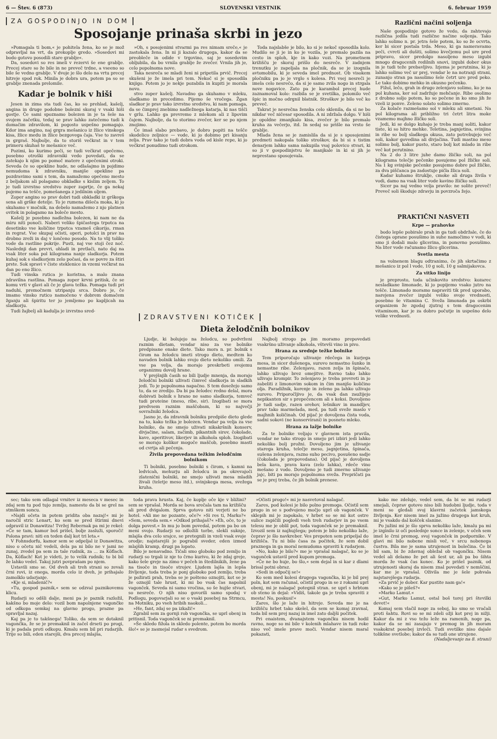6 — Štev. 6 (873) SLOVENSKI VESTNIK 6. februar 1959
ZA GOSPODINJO IN DOM
Sposojanje prinaša skrbi in jezo
»Pomagala ti bom,« je pohitela žena, ko se je mož odpravljal na vrt, da prekoplje gredo. »Sosedovi mi bodo gotovo posodili stare grablje«.
Da, sosedovi so res imeli v rezervi še ene grablje. Precej stare so že bile in ne preveč trdne, a vseeno so bile še vedno grablje. V dvoje je šlo delo na vrtu precej hitreje spod rok. Minila je dobra ura, potem pa so se grablje znenada prelomile.
Kadar je bolnik v hiši
Jesen in zima sta tudi čas, ko so prehlad, kašelj, angina in druge podobne bolezni skoraj v vsaki hiši gostje. Če sami spoznamo bolezen in je ta šele na svojem začetku, tedaj se prav lahko zatečemo tudi k domačim zdravilom, ki pogosto uspešno pomagajo. Kdor ima angino, naj grgra mešanico iz žlice vinskega kisa, žlice medu in žlice bezgovega čaja. Vse to zavreš in grgraš. Najbolje, da to storiš večkrat in v tem primeru skuhaš te mešanice več.
Pozimi, ko kurimo peči, se tudi večkrat opečemo, posebno otroški zdravniki vedo povedati, da se zatekajo k njim po pomoč matere z opečenimi otroki. Seveda če so opekline hude, ne odlašajmo in pojdimo nemudoma k zdravniku, manjše opekline pa pozdravimo sami s tem, da namažemo opečeno mesto z beljakom ali polagamo obkladke s kislim zeljem. To je tudi izvrstno sredstvo zoper zaprtje, če ga nekaj pojemo na tešče, pomešanega z jedilnim oljem.
Zoper angino so prav dobri tudi obkladki iz grškega sena ali grške detelje. To je rumena dišeča moka, ki jo skuhamo v močnik, na debelo namažemo z njo platnen ovitek in polagamo na boleče mesto.
Kašelj je posebno nadležna bolezen, ki nam ne da miru niti ponoči. Naberi veliko špičastega trpotca na desetinko vse količine trpotca vzameš cikorijo, rman in regrat. Vse skupaj očisti, operi, potolci in prav na drobno zreži in daj v lončeno posodo. Na to vlij toliko vode da rastline pokrije. Pusti, naj vse stoji čez noč. Naslednji dan prevri, ohladi in pretlači, nato daj na vsak liter soka pol kilograma nanje sladkorja. Potem kuhaj sok s sladkorjem zelo počasi, da se povre za štiri prste. Sok spravi v čiste steklenice in vzemi večkrat na dan po eno žlico.
Tudi vinska rutica je koristna, a malo znana zdravilna rastlina. Pomaga zoper krvni pritisk, če se komu vrti v glavi ali če je glava težka. Pomaga tudi pri naduhi, premočnem utripanju srca. Dobro je, če imamo vinsko rutico namočeno v dobrem domačem žganju ali špiritu ter jo jemljemo po kapljicah na sladkorju.
Tudi žajbelj ali kadulja je izvrstno sred-
»Oh, s posojenimi stvarmi pa res nimam sreče,« je zastokala žena. In ni ji kazalo drugega, kakor da se preobleče in odide v trgovino, saj je sosedovim obljubila, da bo vrnila grablje že zvečer. Vrnila jih je, celo popolnoma nove.
Taka nesreča se mladi ženi ni pripetila prvič. Precej skušeni je že imela pri tem. Nekoč si je sposodila knjigo. Potem jo je nekje pozabila in kupiti je morala novo.
stvo zoper kašelj. Navadno ga skuhamo v mleku, sladkamo in precedimo. Pijemo še vročega. Žgan sladkor je prav tako izvrstno sredstvo, ki nam pomaga, da se čimprej znebimo nadležnega katarja, ki nas tišči v grlu. Lahko ga prevremo z mlekom ali z lipovim čajem. Najbolje, da to storimo zvečer, ker se po njem znojimo.
Če imaš slabo prebavo, je dobro popiti na tešče skodelico zeljnice — vode, ki jo dobimo pri kisanju zelja. Prav tako je tudi dobra voda od kisle repe, ki jo večkrat ponudimo tudi otrokom.
Toda najslabše je bilo, ko si je nekoč sposodila kolo. Mudilo se ji je in ko je vozila, je premalo pazila na cesto in sploh, kje in kako vozi. Na prometnem križišču je skoraj prišlo do nesreče. V zadnjem trenutku je zapeljala na pločnik, da se je izognila avtomobilu, ki je seveda imel prednost. Ob visokem pločniku pa jo je vrglo s kolesa. Pri vsej nesreči je imela celo nesrečo, da si je samo zvila nogo in strgala nove nogavice. Zato pa je karambol precej hude zaznamoval kolo: razbila se je svetilka, polomilo več špic in močno odrgnil blatnik. Stroškov je bilo več ko preveč.
Takrat je nesrečna ženska celo sklenila, da si ne bo nikdar več ničesar sposodila. A ni zdržala dolgo. V hiši je opoldne zmanjkalo kisa, zvečer je bilo premalo kruha za večerjo, itd. In sedaj so prišle na vrsto še grablje.
Mlada žena se je zamislila da si je s sposojenimi predmeti nakopala toliko stroškov, da bi si s tistim denarjem lahko sama nakupila vsaj polovico stvari, ki so ji v gospodinjstvu še manjkale in ki si jih je neprestano sposojevala.
ZDRAVSTVENI KOTIČEK
Dieta želodčnih bolnikov
Ljudje, ki bolujejo na želodcu, so podvrženi raznim dietam, vendar niso za vse bolnike predpisane enake diete. Tako mora n. pr. bolnik s čirom na želodcu imeti strogo dieto, medtem ko navaden bolnik lahko svojo dieto nekoliko omili. Za vse pa velja, da morajo preskrbeti svojemu organizmu dovolj hrane.
V prejšnjih časih so bili ljudje mnenja, da morajo želodčni bolniki uživati čimveč sladkorja in sladkih jedi. To je popolnoma napačno. S tem dosežejo samo to, da se zredijo. Da bi pa želodec redno delal, mora dobivati bolnik s hrano ne samo sladkorja, temveč tudi proteine (meso, ribe, sir). Izogibati se mora predvsem raznim maščobam, ki so največji sovražniki želodca.
Jasno je, da zdravnik bolniku predpiše dieto glede na to, kako težka je bolezen. Vendar pa velja za vse bolnike, da ne smejo uživati nikakršnih konserv, divjačine, salam, začimb, pikantnih sirov, čokolade, kave, aperitivov, likerjev in alkohola sploh. Izogibati se morajo kolikor mogoče maščob, posebno masti od cvrtja ali pečenja.
Živila prepovedana težkim želodčnim bolnikom
Ti bolniki, posebno bolniki s čirom, s kamni na ledvicah, mehurju ali želodcu in pa okrevajoči zlatenični bolniki, ne smejo uživati mesa mladih živali (teletje meso itd.), svinjskega mesa, svežega kruha.
Najbolj strogo pa jim moramo prepovedati vsakršno uživanje alkohola, vštevši vino in pivo.
Hrana za srednje težke bolnike
Tem priporočajo uživanje rdečega in kurjega mesa, in sicer dušenega, surovo nemastno šunko in nemastne ribe. Zelenjavo, razen zelja in špinače, lahko uživajo brez omejitve. Ravno tako lahko uživajo krompir. To zelenjavo je treba prevreti in jo zabeliti z limonovim sokom in čim manjšo količino olja. Paradižnik, korenje in zeleno pa lahko uživajo surovo. Priporočljivo je, da vsak dan zaužijejo nepikanten sir s prepečencem ali s keksi. Dovoljeno je tudi sadje, razen orehov, lešnikov in mandljev, prav tako marmelada, med, pa tudi sveže maslo v majhnih količinah. Od pijač je dovoljena čista voda, sadni sokovi (ne konservirani) in posneto mleko.
Hrana za lažje bolnike
Za te bolnike veljajo v glavnem ista pravila, vendar ne tako strogo in smejo pri izbiri jedi lahko nekoliko bolj prožni. Dovoljeno jim je uživanje starega kruha, telečje meso, jagnjetina, špinača, sušena zelenjava, razno suho pecivo, posušeno sadje (čokolada je prepovedana). Od pijač je dovoljena bela kava, prava kava (zelo lahka), rdeče vino mešano z vodo. Dovoljeno je tudi zmerno uživanje jajc, biti pa morajo popolnoma sveža. Prepričati pa se je prej treba, če jih bolnik prenese.
Različni načini soljenja
Naše gospodinje gotovo že vedo, da zahtevajo različna jedila tudi različne načine soljenja. Tako lahko solimo n. pr. jetra šele potem, ko so že ocvrta, ker bi sicer postala trda. Meso, ki ga nameravamo peči, cvreti ali dušiti, solimo kvečjemu pol ure pred pripravo, sicer predolgo nasoljeno meso izgubi mnogo dragocenih redilnih snovi, izgubi dober okus in je tudi teže prebavljivo. Izjema je perutnina, ki jo lahko solimo več ur prej, vendar le na notranji strani, zunanjo stran pa nasolimo šele četrt ure pred peko. Le tako dobimo mehko in okusno pečenko.
Fižol, lečo, grah in drugo zelenjavo solimo, ko je na pol kuhana, ker sol zadržuje mehčanje. Ribe osolimo z drobno soljo potem, ko so pečene in ko smo jih že vzeli iz ponve. Zeleno solato solimo zmerno.
Za kolače razmešamo sol v mleku ali smetani. Na pol kilograma ali približno tri četrt litra moke vzamemo majhno žličko soli.
Jedi, ki se dolgo kuhajo je treba manj soliti, kakor tiste, ki so hitro mehke. Teletina, jagnjetina, svinjina in ribe so bolj sladkega okusa, zato potrebujejo več soli, kakor govedina ali divjačina. Tudi mastno meso solimo bolj, kakor pusto, staro bolj kot mlado in ribe več kot perutnino.
Na 2 do 3 litre juhe damo žličko soli, na pol kilograma telečje pečenke posujemo pol žličke soli. Na 1 kg svinjske pečenke posujemo dobre pol žličke, za dva piščanca pa zadostuje pičla žlica soli.
Kadar kuhamo štruklje, cmoke ali druga živila v vodi, damo na vsak liter vode kavino žličko soli.
Sicer pa naj vedno velja pravilo: ne solite preveč! Preveč soli škoduje zdravju in povzroča žejo.
PRAKTIČNI NASVETI
Krpe — prahovke
bodo lepše pobirale prah in ga tudi obdržale, če do čistega oprane posušimo in suhe namočimo v vodi, ki smo ji dodali malo glicerina, in ponovno posušimo. Na liter vode računamo žlico glicerina.
Svetla mesta
na volnenem blagu odtranimo, če jih skrtačimo z mešanico iz pol l vode, 10 g soli, 10 g salmijakovca.
Za vitko linijo
je preprosto, toda učinkovito sredstvo: kozarec nesladkane limonade, ki jo popijemo vsako jutro na tešče. Limonado moramo napraviti tik pred uporabo, narejena zvečer izgubi veliko svoje vrednosti, posebno še vitamina C. Sveža limonada pa oskrbi organizem že zgodaj zjutraj s tem dragocenim vitaminom, kar je za dobro počutje in uspešno delo velike vrednosti.
sec; tako sem odlagal vrnitev iz meseca v mesec in zdaj sem tu pod tujo zemljo, namesto da bi se grel na stmškem soncu.
»Najdi očeta in potem pridita oba nazaj!« mi je naročil stric Lenart, ko sem se pred štirimi dnevi odpravil iz Donawitza! Tvržej Rebernak pa mi je rekel: »Če se tam, kamor boš prišel, bolje zasluži, sporoči! Polona pravi: niti en teden dalj kot tri leta.«
V Fohnsdorfu, kamor sem se odpeljal iz Donawitza, niso o očetu nič vedeli, dela pa ni bilo ne v jami ne zunaj, zvedel pa sem za tale rudnik, za ... za Köflach. Da, Köflach! Kot je videti, je to velik rudnik; to bi bil že lahko vedel. Takoj jutri povprašam po njem.
Ustavili smo se. Od dveh ali treh strani so zevali črni rovi, iz enega, morda celo iz dveh, je prihajalo zamolklo udarjanje.
»Kje si, mladenič?«
»Tu, gospod paznik,« sem se odzval paznikovemu klicu.
Rudarji so odšli dalje, meni pa je paznik razložil, kakšno bo moje delo: vozil bom napolnjene vagončke od odkopa semkaj na glavno progo, prazne pa spravljal nazaj.
Kaj pa je to takšnega! Toliko, da sem se dotaknil vagončka, že se je premaknil in začel drseti po progi, ki je padala proti odkopu. Kmalu sem bil pri rudarjih. Trije so bili, eden starejši, dva precej mlajša,
toda prava hrusta. Kaj, če koplje oče kje v bližini? sem se vprašal. Morda se bova srečala tam na križišču ali pred dvigalom. Sprva gotovo niti verjeti ne bo hotel. »Ali me ne pozante, oče?« »Si res ti, Marko?« »Sem, seveda sem.« »Odkod prihajaš?« »Eh, oče, to je dolga povest.« In mu jo bom povedal, potem pa bo on meni svojo. Rudarji so odložili torbe, slekli suknje, mlajša dva celo srajce, se pretegnili in vzeli vsak svoje orodje; najstarejši je pograbil sveder, eden izmed mlajših kramp, drugi pa lopato.
Bilo je nenavadno. Tičali smo globoko pod zemljo in rudarji so trgali iz nje to črno kurivo, ki že zdaj greje, kako šele greje na zimo v pečeh in štedilnikih, žene pa na tisoče in tisoče strojev. Ljudem lajša in lepša življenje, toda treba je ponj globoko pod zemljo, treba je požirati prah, treba se je pošteno oznojiti, kot se je že oznojil tale hrust, ki mi bo vsak čas napolnil vagonček. Seveda ni samo vročina, so še hujše stvari, so nesreče. O njih niso govorili samo spodaj v Podlogu, pogovarjali so se o vsaki posebej na Strmcu, na Motniku, po vseh hribih naokoli...
»He, fant, zdaj se pa izkaži!«
Zgrabil sem za gornji rob vagončka, se uprl obenj in pritisnil. Toda vagonček se ni premaknil.
»Še skledo fižola in skledo polente, potem bo morda šlo!« se je zasmejal rudar s svedrom.
»Očisti progo!« mi je nasvetoval nalagač.
Zares, pod kolesi je bilo polno premoga. Očistil sem progo in se s podvojeno močjo uprl ob vagonček. V sklepih mi je zapokalo, v hrbet so se mi kot ostre sulice zapičili pogledi vseh treh rudarjev in po vsem telesu me je oblil pot, toda vagonček se je premaknil. Izvozil sem iz najhujšega; potem je bilo nekoliko laže, čeprav je šlo navkreber. Ves prepoten sem pripeljal do križišča. Tu ni bilo časa za počitek, že sem dobil praznega in ga moral nemudoma spraviti k rudarjem.
»No, kako je bilo?« me je vprašal nalagač, ko se je vagonček ustavil pred kupom premoga.
»Če ne bo huje, bo šlo,« sem dejal in si kar z dlami brisal potni obraz.
»Sedi in odpočij se!«
Ko sem med kolesi drugega vagončka, ki je bil prej poln, kot sem računal, očistil progo in se z rokami uprl obenj, mi je nalagač potegnil stran. se uprl s hrbtom ob steno in dejal: »Vidiš, takole ga je treba spraviti z mesta! No, poskusi!«
Zares, šlo je laže in hitreje. Seveda me je na križišču hrbet tako skelel, da sem se komaj zravnal, toda bil sem prej nazaj in imel zato daljši počitek.
Pri enaistem, dvanajstem vagončku nisem hodil ravno, noge so mi bile v kolenih mlahave in tudi roke niso več imele prave moči. Vendar nisem maral pokazati,
kako me zdeluje, vedel sem, da bi se mi rudarji smejali, čeprav gotovo niso bili hudobni ljudje, toda v meni so gledali svoj klavrni začetek jamskega življenja. Ker nisem imel za južino drugega kot kruh, mi je vsakdo dal košček slanine.
Po južini mi je šlo sprva nekoliko laže, kmalu pa mi je izginilo iz oči poslednje sonce in zelenje, v očeh sem imel le črni premog, svoj vagonček in podpornike. V glavi mi bilo nobene misli več, v srcu nobenega čustva. Bila me je sama utrujenost in bolečina. Če bi bil sam, bi že zdavnaj obležal ob vagončku. Nisem vedel ali delamo že pet ali šest ur, ali pa bo šihta morda že vsak čas konec. Ko je prišel paznik, od utrujenosti skoraj da nisem znal povedati v nemščini, kar me je vprašal. Oživila me je šele pohvala najstarejšega rudarja.
»Za prvič je dober. Kar pustite nam ga!«
»Kako se je pišeš?«
»Marko Lamut.«
»Gut, Marko Lamut, ostal boš torej pri številki devet!«
Komaj sem vlačil noge za seboj, ko smo se vračali proti šahtu. Rovi so se mi zdeli ožji kot prej in nižji. Kakor da mi z vso težo leže na ramenih, noge pa, kakor da se mi zasajajo v premog in jih moram vsakokrat posebej izvleči. Tudi svetilke niso dajale tolikšne svetlobe; kakor da so tudi one utrujene.
(Nadaljevanje na 8. strani)